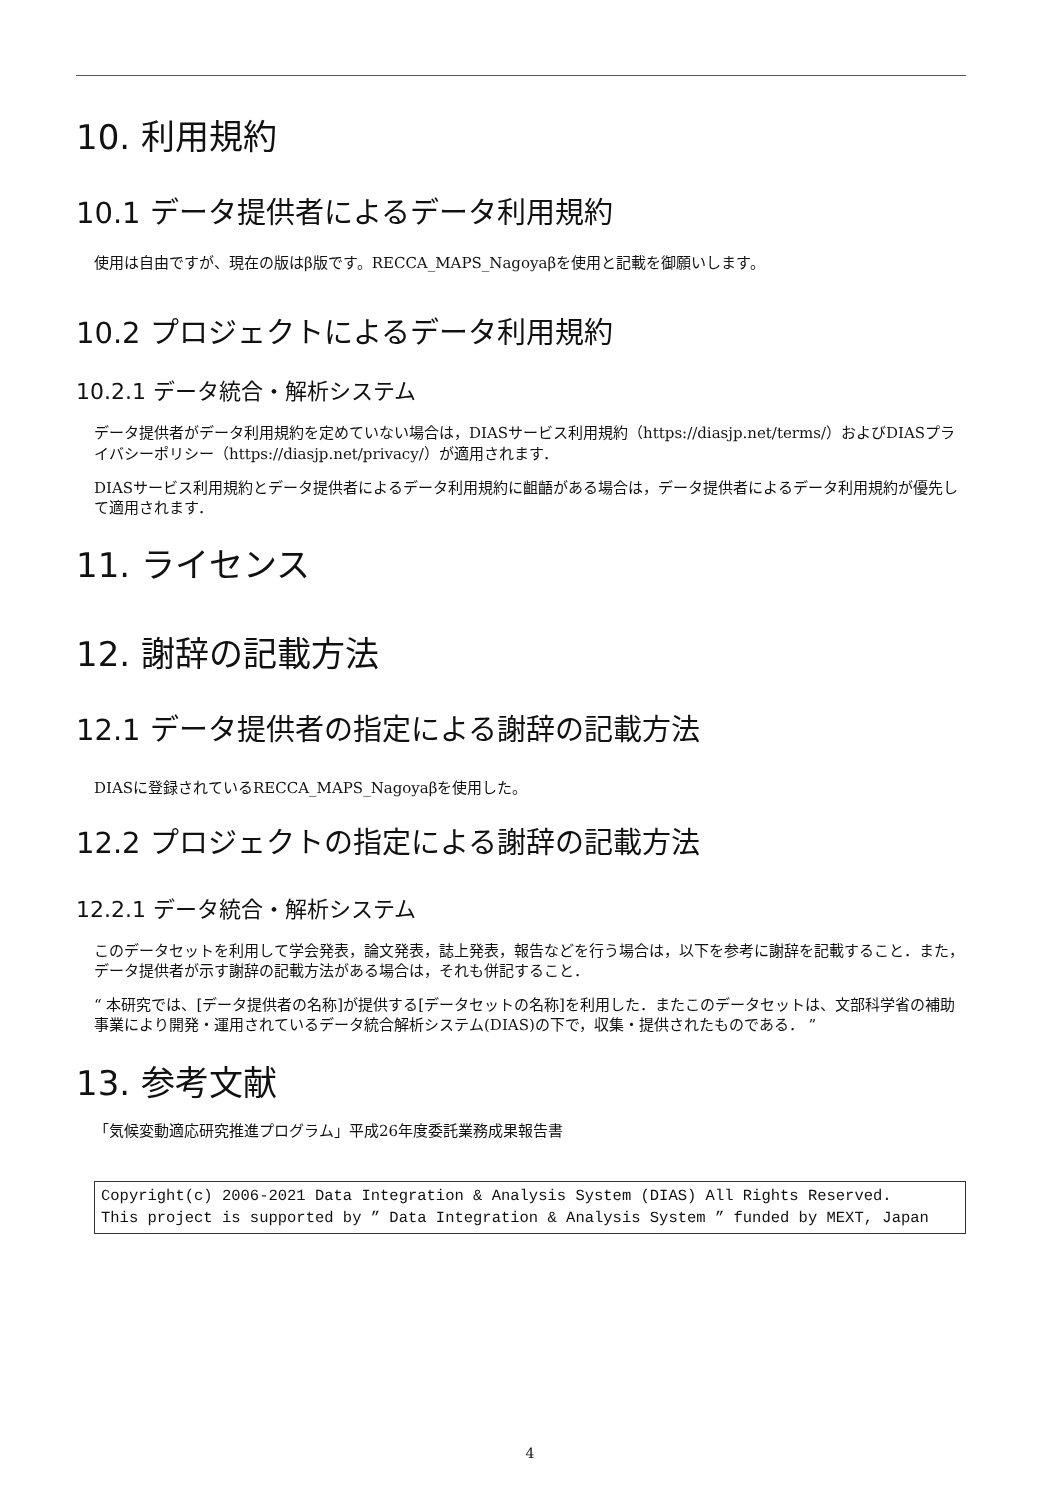10. 利用規約
10.1 データ提供者によるデータ利用規約
使用は自由ですが、現在の版はβ版です。RECCA_MAPS_Nagoyaβを使用と記載を御願いします。
10.2 プロジェクトによるデータ利用規約
10.2.1 データ統合・解析システム
データ提供者がデータ利用規約を定めていない場合は，DIASサービス利用規約（https://diasjp.net/terms/）およびDIASプライバシーポリシー（https://diasjp.net/privacy/）が適用されます．
DIASサービス利用規約とデータ提供者によるデータ利用規約に齟齬がある場合は，データ提供者によるデータ利用規約が優先して適用されます．
11. ライセンス
12. 謝辞の記載方法
12.1 データ提供者の指定による謝辞の記載方法
DIASに登録されているRECCA_MAPS_Nagoyaβを使用した。
12.2 プロジェクトの指定による謝辞の記載方法
12.2.1 データ統合・解析システム
このデータセットを利用して学会発表，論文発表，誌上発表，報告などを行う場合は，以下を参考に謝辞を記載すること．また，データ提供者が示す謝辞の記載方法がある場合は，それも併記すること．
“ 本研究では、[データ提供者の名称]が提供する[データセットの名称]を利用した．またこのデータセットは、文部科学省の補助事業により開発・運用されているデータ統合解析システム(DIAS)の下で，収集・提供されたものである． ”
13. 参考文献
「気候変動適応研究推進プログラム」平成26年度委託業務成果報告書
Copyright(c) 2006-2021 Data Integration & Analysis System (DIAS) All Rights Reserved.
This project is supported by ” Data Integration & Analysis System ” funded by MEXT, Japan
4